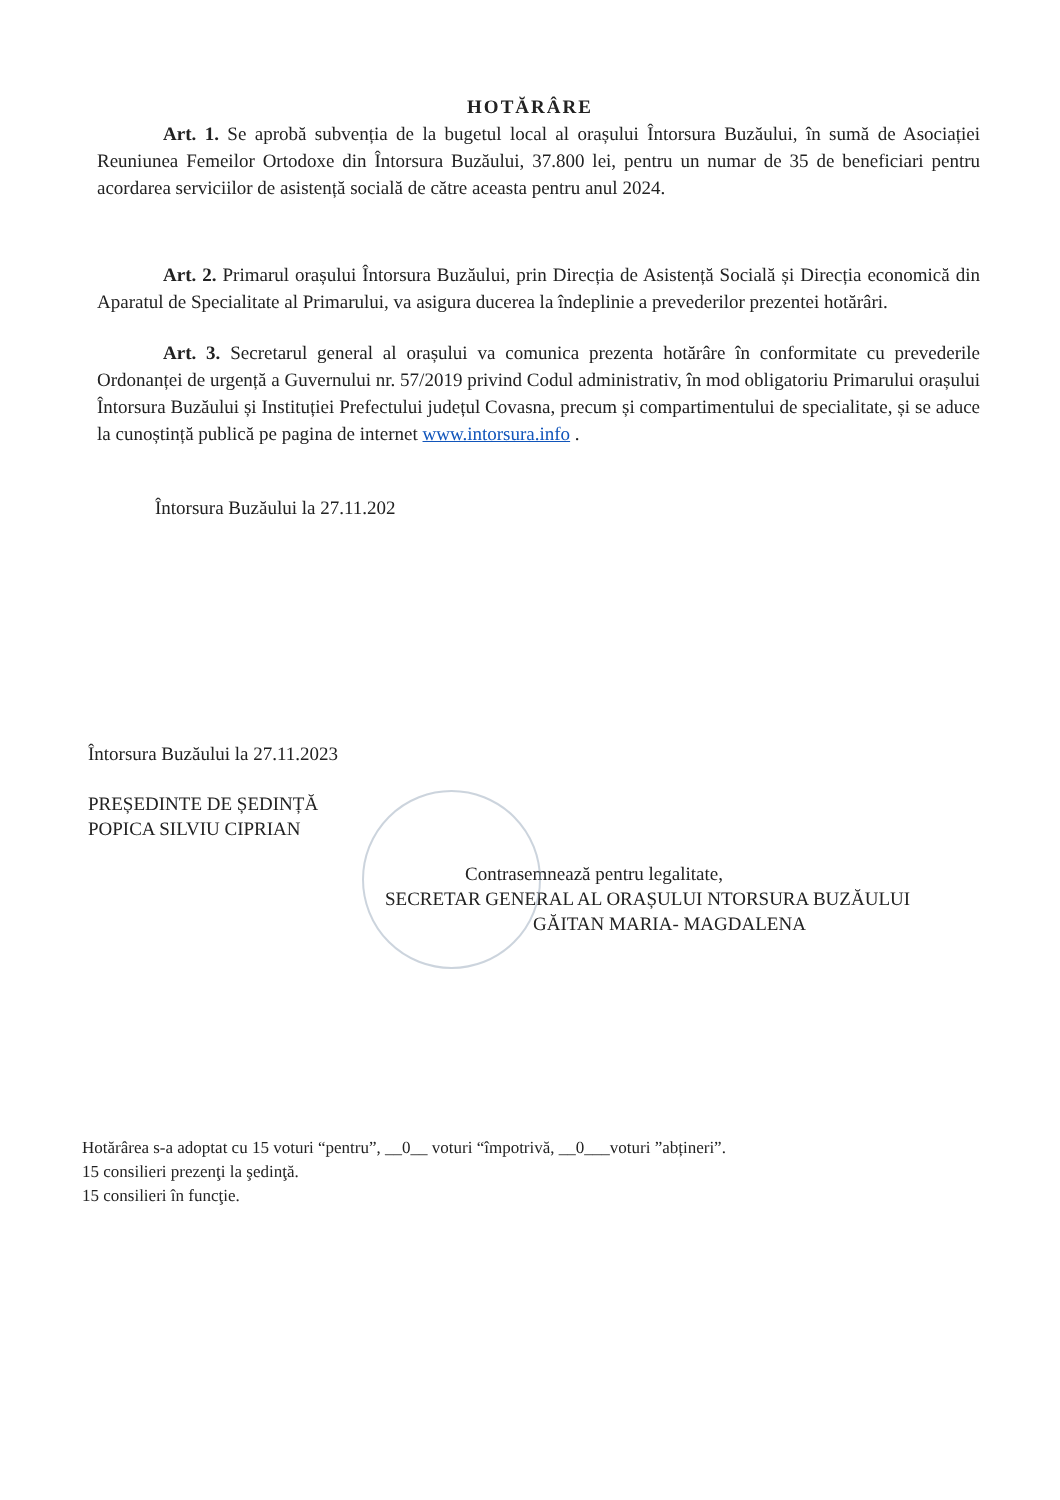HOTĂRÂRE
Art. 1. Se aprobă subvenția de la bugetul local al orașului Întorsura Buzăului, în sumă de Asociației Reuniunea Femeilor Ortodoxe din Întorsura Buzăului, 37.800 lei, pentru un numar de 35 de beneficiari pentru acordarea serviciilor de asistență socială de către aceasta pentru anul 2024.
Art. 2. Primarul orașului Întorsura Buzăului, prin Direcția de Asistență Socială și Direcția economică din Aparatul de Specialitate al Primarului, va asigura ducerea la îndeplinie a prevederilor prezentei hotărâri.
Art. 3. Secretarul general al orașului va comunica prezenta hotărâre în conformitate cu prevederile Ordonanței de urgență a Guvernului nr. 57/2019 privind Codul administrativ, în mod obligatoriu Primarului orașului Întorsura Buzăului și Instituției Prefectului județul Covasna, precum și compartimentului de specialitate, și se aduce la cunoștință publică pe pagina de internet www.intorsura.info .
Întorsura Buzăului la 27.11.202
Întorsura Buzăului la 27.11.2023
PREȘEDINTE DE ȘEDINȚĂ
POPICA SILVIU CIPRIAN
Contrasemnează pentru legalitate,
SECRETAR GENERAL AL ORAȘULUI NTORSURA BUZĂULUI
GĂITAN MARIA- MAGDALENA
Hotărârea s-a adoptat cu 15 voturi “pentru”, __0__ voturi “împotrivă, __0___voturi ”abțineri”.
15 consilieri prezenţi la şedinţă.
15 consilieri în funcţie.